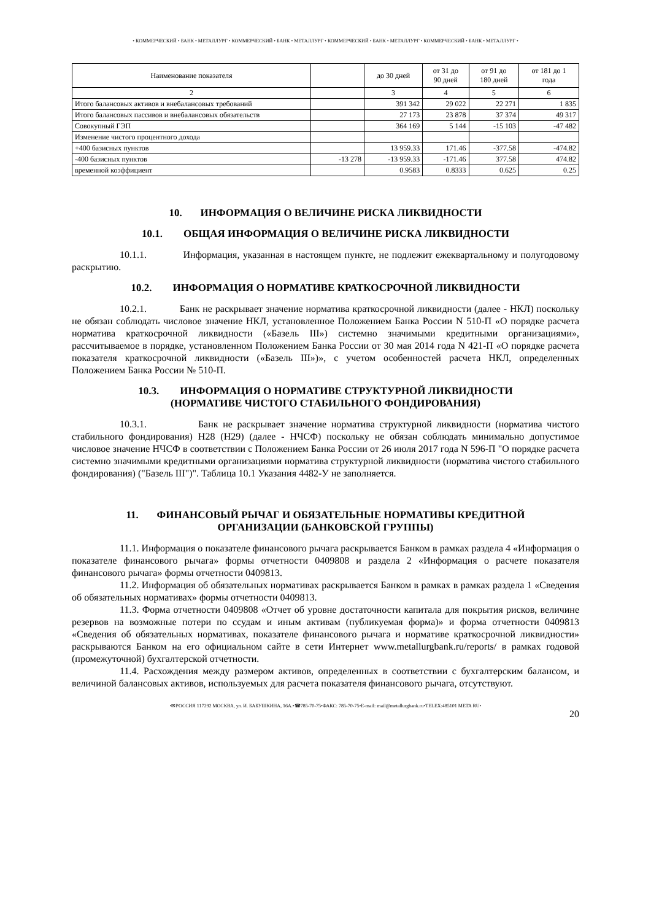• КОММЕРЧЕСКИЙ • БАНК • МЕТАЛЛУРГ • КОММЕРЧЕСКИЙ • БАНК • МЕТАЛЛУРГ • КОММЕРЧЕСКИЙ • БАНК • МЕТАЛЛУРГ • КОММЕРЧЕСКИЙ • БАНК • МЕТАЛЛУРГ •
| Наименование показателя | | до 30 дней | от 31 до 90 дней | от 91 до 180 дней | от 181 до 1 года |
| --- | --- | --- | --- | --- | --- |
| 2 | | 3 | 4 | 5 | 6 |
| Итого балансовых активов и внебалансовых требований | | 391 342 | 29 022 | 22 271 | 1 835 |
| Итого балансовых пассивов и внебалансовых обязательств | | 27 173 | 23 878 | 37 374 | 49 317 |
| Совокупный ГЭП | | 364 169 | 5 144 | -15 103 | -47 482 |
| Изменение чистого процентного дохода | | | | | |
| +400 базисных пунктов | | 13 959.33 | 171.46 | -377.58 | -474.82 |
| -400 базисных пунктов | -13 278 | -13 959.33 | -171.46 | 377.58 | 474.82 |
| временной коэффициент | | 0.9583 | 0.8333 | 0.625 | 0.25 |
10. ИНФОРМАЦИЯ О ВЕЛИЧИНЕ РИСКА ЛИКВИДНОСТИ
10.1. ОБЩАЯ ИНФОРМАЦИЯ О ВЕЛИЧИНЕ РИСКА ЛИКВИДНОСТИ
10.1.1. Информация, указанная в настоящем пункте, не подлежит ежеквартальному и полугодовому раскрытию.
10.2. ИНФОРМАЦИЯ О НОРМАТИВЕ КРАТКОСРОЧНОЙ ЛИКВИДНОСТИ
10.2.1. Банк не раскрывает значение норматива краткосрочной ликвидности (далее - НКЛ) поскольку не обязан соблюдать числовое значение НКЛ, установленное Положением Банка России N 510-П «О порядке расчета норматива краткосрочной ликвидности («Базель III») системно значимыми кредитными организациями», рассчитываемое в порядке, установленном Положением Банка России от 30 мая 2014 года N 421-П «О порядке расчета показателя краткосрочной ликвидности («Базель III»)», с учетом особенностей расчета НКЛ, определенных Положением Банка России № 510-П.
10.3. ИНФОРМАЦИЯ О НОРМАТИВЕ СТРУКТУРНОЙ ЛИКВИДНОСТИ
(НОРМАТИВЕ ЧИСТОГО СТАБИЛЬНОГО ФОНДИРОВАНИЯ)
10.3.1. Банк не раскрывает значение норматива структурной ликвидности (норматива чистого стабильного фондирования) Н28 (Н29) (далее - НЧСФ) поскольку не обязан соблюдать минимально допустимое числовое значение НЧСФ в соответствии с Положением Банка России от 26 июля 2017 года N 596-П "О порядке расчета системно значимыми кредитными организациями норматива структурной ликвидности (норматива чистого стабильного фондирования) ("Базель III")". Таблица 10.1 Указания 4482-У не заполняется.
11. ФИНАНСОВЫЙ РЫЧАГ И ОБЯЗАТЕЛЬНЫЕ НОРМАТИВЫ КРЕДИТНОЙ
ОРГАНИЗАЦИИ (БАНКОВСКОЙ ГРУППЫ)
11.1. Информация о показателе финансового рычага раскрывается Банком в рамках раздела 4 «Информация о показателе финансового рычага» формы отчетности 0409808 и раздела 2 «Информация о расчете показателя финансового рычага» формы отчетности 0409813.
11.2. Информация об обязательных нормативах раскрывается Банком в рамках в рамках раздела 1 «Сведения об обязательных нормативах» формы отчетности 0409813.
11.3. Форма отчетности 0409808 «Отчет об уровне достаточности капитала для покрытия рисков, величине резервов на возможные потери по ссудам и иным активам (публикуемая форма)» и форма отчетности 0409813 «Сведения об обязательных нормативах, показателе финансового рычага и нормативе краткосрочной ликвидности» раскрываются Банком на его официальном сайте в сети Интернет www.metallurgbank.ru/reports/ в рамках годовой (промежуточной) бухгалтерской отчетности.
11.4. Расхождения между размером активов, определенных в соответствии с бухгалтерским балансом, и величиной балансовых активов, используемых для расчета показателя финансового рычага, отсутствуют.
•✉РОССИЯ 117292 МОСКВА, ул. И. БАБУШКИНА, 16А.•☎785-70-75•ФАКС: 785-70-75•E-mail: mail@metallurgbank.ru•TELEX:485101 META RU•
20